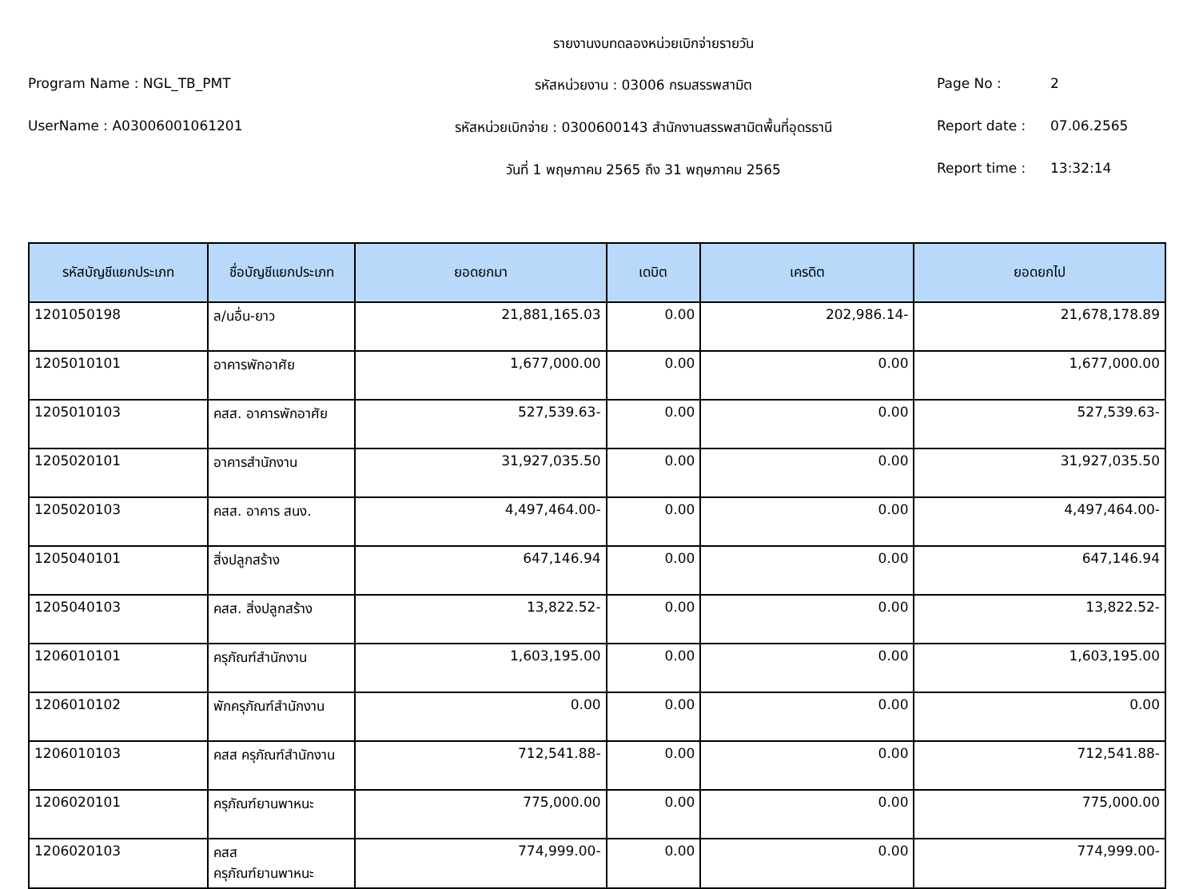รายงานงบทดลองหน่วยเบิกจ่ายรายวัน
Program Name : NGL_TB_PMT รหัสหน่วยงาน : 03006 กรมสรรพสามิต Page No : 2
UserName : A03006001061201 รหัสหน่วยเบิกจ่าย : 0300600143 สำนักงานสรรพสามิตพื้นที่อุดรธานี
Report date : 07.06.2565
วันที่ 1 พฤษภาคม 2565 ถึง 31 พฤษภาคม 2565 Report time : 13:32:14
| รหัสบัญชีแยกประเภท | ชื่อบัญชีแยกประเภท | ยอดยกมา | เดบิต | เครดิต | ยอดยกไป |
| --- | --- | --- | --- | --- | --- |
| 1201050198 | ล/นอื่น-ยาว | 21,881,165.03 | 0.00 | 202,986.14- | 21,678,178.89 |
| 1205010101 | อาคารพักอาศัย | 1,677,000.00 | 0.00 | 0.00 | 1,677,000.00 |
| 1205010103 | คสส. อาคารพักอาศัย | 527,539.63- | 0.00 | 0.00 | 527,539.63- |
| 1205020101 | อาคารสำนักงาน | 31,927,035.50 | 0.00 | 0.00 | 31,927,035.50 |
| 1205020103 | คสส. อาคาร สนง. | 4,497,464.00- | 0.00 | 0.00 | 4,497,464.00- |
| 1205040101 | สิ่งปลูกสร้าง | 647,146.94 | 0.00 | 0.00 | 647,146.94 |
| 1205040103 | คสส. สิ่งปลูกสร้าง | 13,822.52- | 0.00 | 0.00 | 13,822.52- |
| 1206010101 | ครุภัณฑ์สำนักงาน | 1,603,195.00 | 0.00 | 0.00 | 1,603,195.00 |
| 1206010102 | พักครุภัณฑ์สำนักงาน | 0.00 | 0.00 | 0.00 | 0.00 |
| 1206010103 | คสส ครุภัณฑ์สำนักงาน | 712,541.88- | 0.00 | 0.00 | 712,541.88- |
| 1206020101 | ครุภัณฑ์ยานพาหนะ | 775,000.00 | 0.00 | 0.00 | 775,000.00 |
| 1206020103 | คสส ครุภัณฑ์ยานพาหนะ | 774,999.00- | 0.00 | 0.00 | 774,999.00- |